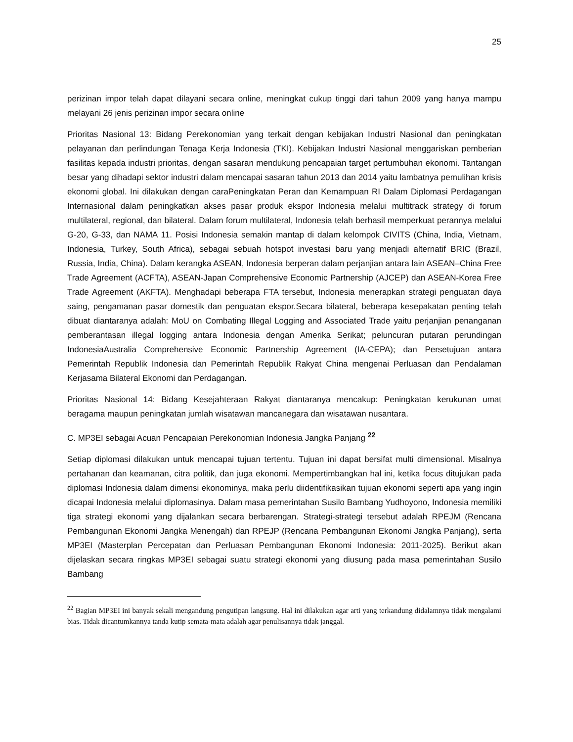25
perizinan impor telah dapat dilayani secara online, meningkat cukup tinggi dari tahun 2009 yang hanya mampu melayani 26 jenis perizinan impor secara online
Prioritas Nasional 13: Bidang Perekonomian yang terkait dengan kebijakan Industri Nasional dan peningkatan pelayanan dan perlindungan Tenaga Kerja Indonesia (TKI). Kebijakan Industri Nasional menggariskan pemberian fasilitas kepada industri prioritas, dengan sasaran mendukung pencapaian target pertumbuhan ekonomi. Tantangan besar yang dihadapi sektor industri dalam mencapai sasaran tahun 2013 dan 2014 yaitu lambatnya pemulihan krisis ekonomi global. Ini dilakukan dengan caraPeningkatan Peran dan Kemampuan RI Dalam Diplomasi Perdagangan Internasional dalam peningkatkan akses pasar produk ekspor Indonesia melalui multitrack strategy di forum multilateral, regional, dan bilateral. Dalam forum multilateral, Indonesia telah berhasil memperkuat perannya melalui G-20, G-33, dan NAMA 11. Posisi Indonesia semakin mantap di dalam kelompok CIVITS (China, India, Vietnam, Indonesia, Turkey, South Africa), sebagai sebuah hotspot investasi baru yang menjadi alternatif BRIC (Brazil, Russia, India, China). Dalam kerangka ASEAN, Indonesia berperan dalam perjanjian antara lain ASEAN–China Free Trade Agreement (ACFTA), ASEAN-Japan Comprehensive Economic Partnership (AJCEP) dan ASEAN-Korea Free Trade Agreement (AKFTA). Menghadapi beberapa FTA tersebut, Indonesia menerapkan strategi penguatan daya saing, pengamanan pasar domestik dan penguatan ekspor.Secara bilateral, beberapa kesepakatan penting telah dibuat diantaranya adalah: MoU on Combating Illegal Logging and Associated Trade yaitu perjanjian penanganan pemberantasan illegal logging antara Indonesia dengan Amerika Serikat; peluncuran putaran perundingan IndonesiaAustralia Comprehensive Economic Partnership Agreement (IA-CEPA); dan Persetujuan antara Pemerintah Republik Indonesia dan Pemerintah Republik Rakyat China mengenai Perluasan dan Pendalaman Kerjasama Bilateral Ekonomi dan Perdagangan.
Prioritas Nasional 14: Bidang Kesejahteraan Rakyat diantaranya mencakup: Peningkatan kerukunan umat beragama maupun peningkatan jumlah wisatawan mancanegara dan wisatawan nusantara.
C. MP3EI sebagai Acuan Pencapaian Perekonomian Indonesia Jangka Panjang <sup>22</sup>
Setiap diplomasi dilakukan untuk mencapai tujuan tertentu. Tujuan ini dapat bersifat multi dimensional. Misalnya pertahanan dan keamanan, citra politik, dan juga ekonomi. Mempertimbangkan hal ini, ketika focus ditujukan pada diplomasi Indonesia dalam dimensi ekonominya, maka perlu diidentifikasikan tujuan ekonomi seperti apa yang ingin dicapai Indonesia melalui diplomasinya. Dalam masa pemerintahan Susilo Bambang Yudhoyono, Indonesia memiliki tiga strategi ekonomi yang dijalankan secara berbarengan. Strategi-strategi tersebut adalah RPEJM (Rencana Pembangunan Ekonomi Jangka Menengah) dan RPEJP (Rencana Pembangunan Ekonomi Jangka Panjang), serta MP3EI (Masterplan Percepatan dan Perluasan Pembangunan Ekonomi Indonesia: 2011-2025). Berikut akan dijelaskan secara ringkas MP3EI sebagai suatu strategi ekonomi yang diusung pada masa pemerintahan Susilo Bambang
<sup>22</sup> Bagian MP3EI ini banyak sekali mengandung pengutipan langsung. Hal ini dilakukan agar arti yang terkandung didalamnya tidak mengalami bias. Tidak dicantumkannya tanda kutip semata-mata adalah agar penulisannya tidak janggal.